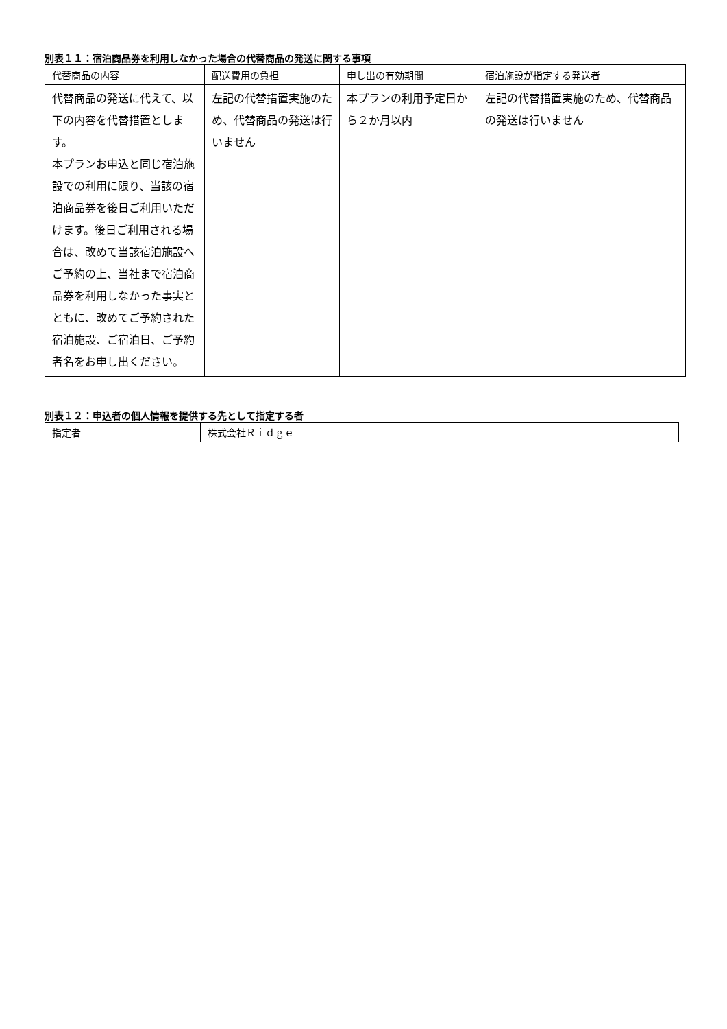別表１１：宿泊商品券を利用しなかった場合の代替商品の発送に関する事項
| 代替商品の内容 | 配送費用の負担 | 申し出の有効期間 | 宿泊施設が指定する発送者 |
| --- | --- | --- | --- |
| 代替商品の発送に代えて、以下の内容を代替措置とします。 本プランお申込と同じ宿泊施設での利用に限り、当該の宿泊商品券を後日ご利用いただけます。後日ご利用される場合は、改めて当該宿泊施設へご予約の上、当社まで宿泊商品券を利用しなかった事実とともに、改めてご予約された宿泊施設、ご宿泊日、ご予約者名をお申し出ください。 | 左記の代替措置実施のため、代替商品の発送は行いません | 本プランの利用予定日から２か月以内 | 左記の代替措置実施のため、代替商品の発送は行いません |
別表１２：申込者の個人情報を提供する先として指定する者
| 指定者 | 株式会社Ｒｉｄｇｅ |